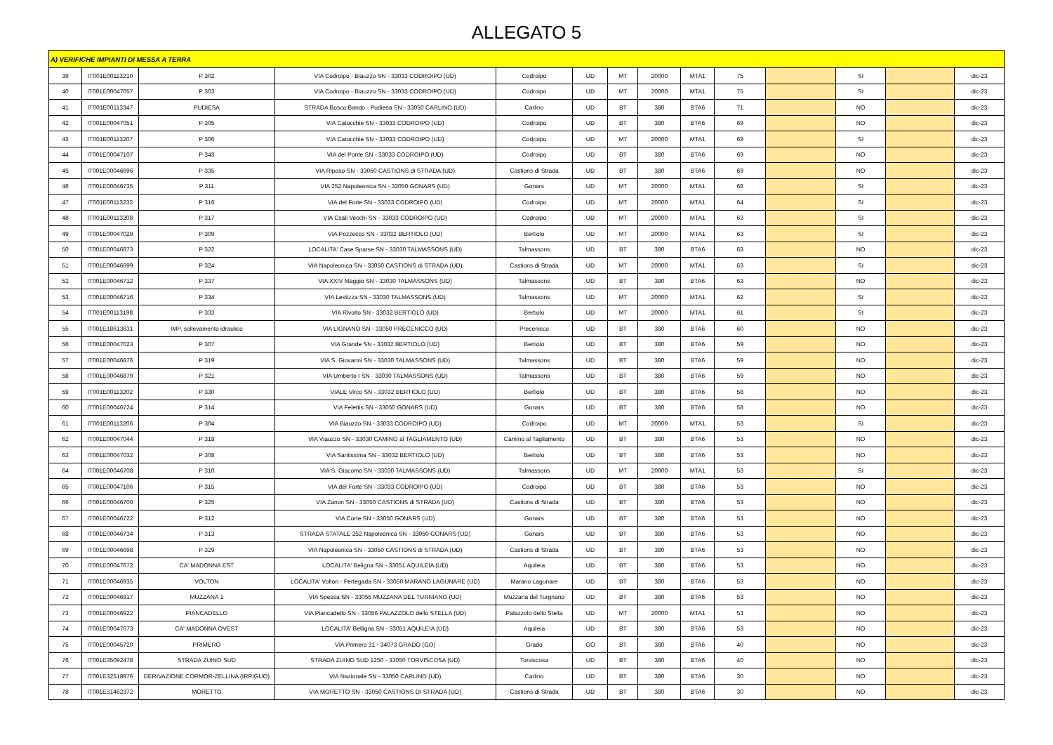ALLEGATO 5
| A) VERIFICHE IMPIANTI DI MESSA A TERRA | | | | | | | | | | | | | |
| --- | --- | --- | --- | --- | --- | --- | --- | --- | --- | --- | --- | --- | --- |
| 39 | IT001E00113210 | P 302 | VIA Codroipo - Biauzzo SN - 33033 CODROIPO (UD) | Codroipo | UD | MT | 20000 | MTA1 | 75 | | SI | | dic-23 |
| 40 | IT001E00047057 | P 303 | VIA Codroipo - Biauzzo SN - 33033 CODROIPO (UD) | Codroipo | UD | MT | 20000 | MTA1 | 75 | | SI | | dic-23 |
| 41 | IT001E00113347 | PUDIESA | STRADA Bosco Bando - Pudiesa SN - 33050 CARLINO (UD) | Carlino | UD | BT | 380 | BTA6 | 71 | | NO | | dic-23 |
| 42 | IT001E00047051 | P 305 | VIA Catocchie SN - 33033 CODROIPO (UD) | Codroipo | UD | BT | 380 | BTA6 | 69 | | NO | | dic-23 |
| 43 | IT001E00113207 | P 306 | VIA Catocchie SN - 33033 CODROIPO (UD) | Codroipo | UD | MT | 20000 | MTA1 | 69 | | SI | | dic-23 |
| 44 | IT001E00047107 | P 343 | VIA del Ponte SN - 33033 CODROIPO (UD) | Codroipo | UD | BT | 380 | BTA6 | 69 | | NO | | dic-23 |
| 45 | IT001E00046696 | P 335 | VIA Riposo SN - 33050 CASTIONS di STRADA (UD) | Castions di Strada | UD | BT | 380 | BTA6 | 69 | | NO | | dic-23 |
| 46 | IT001E00046735 | P 311 | VIA 252 Napoleonica SN - 33050 GONARS (UD) | Gonars | UD | MT | 20000 | MTA1 | 68 | | SI | | dic-23 |
| 47 | IT001E00113232 | P 316 | VIA del Forte SN - 33033 CODROIPO (UD) | Codroipo | UD | MT | 20000 | MTA1 | 64 | | SI | | dic-23 |
| 48 | IT001E00113208 | P 317 | VIA Csali Vecchi SN - 33033 CODROIPO (UD) | Codroipo | UD | MT | 20000 | MTA1 | 63 | | SI | | dic-23 |
| 49 | IT001E00047029 | P 309 | VIA Pozzecco SN - 33032 BERTIOLO (UD) | Bertiolo | UD | MT | 20000 | MTA1 | 63 | | SI | | dic-23 |
| 50 | IT001E00046873 | P 322 | LOCALITA' Case Sparse SN - 33030 TALMASSONS (UD) | Talmassons | UD | BT | 380 | BTA6 | 63 | | NO | | dic-23 |
| 51 | IT001E00046699 | P 324 | VIA Napoleonica SN - 33050 CASTIONS di STRADA (UD) | Castions di Strada | UD | MT | 20000 | MTA1 | 63 | | SI | | dic-23 |
| 52 | IT001E00046712 | P 337 | VIA XXIV Maggio SN - 33030 TALMASSONS (UD) | Talmassons | UD | BT | 380 | BTA6 | 63 | | NO | | dic-23 |
| 53 | IT001E00046716 | P 334 | VIA Lestizza SN - 33030 TALMASSONS (UD) | Talmassons | UD | MT | 20000 | MTA1 | 62 | | SI | | dic-23 |
| 54 | IT001E00113198 | P 333 | VIA Rivolto SN - 33032 BERTIOLO (UD) | Bertiolo | UD | MT | 20000 | MTA1 | 61 | | SI | | dic-23 |
| 55 | IT001E18613631 | IMP. sollevamento idraulico | VIA LIGNANO SN - 33050 PRECENICCO (UD) | Precenicco | UD | BT | 380 | BTA6 | 60 | | NO | | dic-23 |
| 56 | IT001E00047023 | P 307 | VIA Grande SN - 33032 BERTIOLO (UD) | Bertiolo | UD | BT | 380 | BTA6 | 59 | | NO | | dic-23 |
| 57 | IT001E00046876 | P 319 | VIA S. Giovanni SN - 33030 TALMASSONS (UD) | Talmassons | UD | BT | 380 | BTA6 | 59 | | NO | | dic-23 |
| 58 | IT001E00046879 | P 321 | VIA Umberto I SN - 33030 TALMASSONS (UD) | Talmassons | UD | BT | 380 | BTA6 | 59 | | NO | | dic-23 |
| 59 | IT001E00113202 | P 330 | VIALE Virco SN - 33032 BERTIOLO (UD) | Bertiolo | UD | BT | 380 | BTA6 | 58 | | NO | | dic-23 |
| 60 | IT001E00046724 | P 314 | VIA Felettis SN - 33050 GONARS (UD) | Gonars | UD | BT | 380 | BTA6 | 58 | | NO | | dic-23 |
| 61 | IT001E00113206 | P 304 | VIA Biauzzo SN - 33033 CODROIPO (UD) | Codroipo | UD | MT | 20000 | MTA1 | 53 | | SI | | dic-23 |
| 62 | IT001E00047044 | P 318 | VIA Viauzzo SN - 33030 CAMINO al TAGLIAMENTO (UD) | Camino al Tagliamento | UD | BT | 380 | BTA6 | 53 | | NO | | dic-23 |
| 63 | IT001E00047032 | P 308 | VIA Santissima SN - 33032 BERTIOLO (UD) | Bertiolo | UD | BT | 380 | BTA6 | 53 | | NO | | dic-23 |
| 64 | IT001E00046708 | P 310 | VIA S. Giacomo SN - 33030 TALMASSONS (UD) | Talmassons | UD | MT | 20000 | MTA1 | 53 | | SI | | dic-23 |
| 65 | IT001E00047106 | P 315 | VIA del Forte SN - 33033 CODROIPO (UD) | Codroipo | UD | BT | 380 | BTA6 | 53 | | NO | | dic-23 |
| 66 | IT001E00046700 | P 325 | VIA Zanon SN - 33050 CASTIONS di STRADA (UD) | Castions di Strada | UD | BT | 380 | BTA6 | 53 | | NO | | dic-23 |
| 67 | IT001E00046722 | P 312 | VIA Corte SN - 33050 GONARS (UD) | Gonars | UD | BT | 380 | BTA6 | 53 | | NO | | dic-23 |
| 68 | IT001E00046734 | P 313 | STRADA STATALE 252 Napoleonica SN - 33050 GONARS (UD) | Gonars | UD | BT | 380 | BTA6 | 53 | | NO | | dic-23 |
| 69 | IT001E00046698 | P 329 | VIA Napoleonica SN - 33050 CASTIONS di STRADA (UD) | Castions di Strada | UD | BT | 380 | BTA6 | 53 | | NO | | dic-23 |
| 70 | IT001E00047672 | CA' MADONNA EST | LOCALITA' Beligna SN - 33051 AQUILEIA (UD) | Aquileia | UD | BT | 380 | BTA6 | 53 | | NO | | dic-23 |
| 71 | IT001E00046935 | VOLTON | LOCALITA' Volton - Pertegada SN - 33050 MARANO LAGUNARE (UD) | Marano Lagunare | UD | BT | 380 | BTA6 | 53 | | NO | | dic-23 |
| 72 | IT001E00046917 | MUZZANA 1 | VIA Spessa SN - 33055 MUZZANA DEL TURNIANO (UD) | Muzzana del Turgnano | UD | BT | 380 | BTA6 | 53 | | NO | | dic-23 |
| 73 | IT001E00046922 | PIANCADELLO | VIA Piancadello SN - 33056 PALAZZOLO dello STELLA (UD) | Palazzolo dello Stella | UD | MT | 20000 | MTA1 | 53 | | NO | | dic-23 |
| 74 | IT001E00047673 | CA' MADONNA OVEST | LOCALITA' Belligna SN - 33051 AQUILEIA (UD) | Aquileia | UD | BT | 380 | BTA6 | 53 | | NO | | dic-23 |
| 75 | IT001E00045720 | PRIMERO | VIA Primero 31 - 34073 GRADO (GO) | Grado | GO | BT | 380 | BTA6 | 40 | | NO | | dic-23 |
| 76 | IT001E35092478 | STRADA ZUINO SUD | STRADA ZUINO SUD 1250 - 33050 TORVISCOSA (UD) | Torviscosa | UD | BT | 380 | BTA6 | 40 | | NO | | dic-23 |
| 77 | IT001E32518976 | DERIVAZIONE CORMOR-ZELLINA (IRRIGUO) | VIA Nazionale SN - 33050 CARLINO (UD) | Carlino | UD | BT | 380 | BTA6 | 30 | | NO | | dic-23 |
| 78 | IT001E31462372 | MORETTO | VIA MORETTO SN - 33050 CASTIONS DI STRADA (UD) | Castions di Strada | UD | BT | 380 | BTA6 | 30 | | NO | | dic-23 |